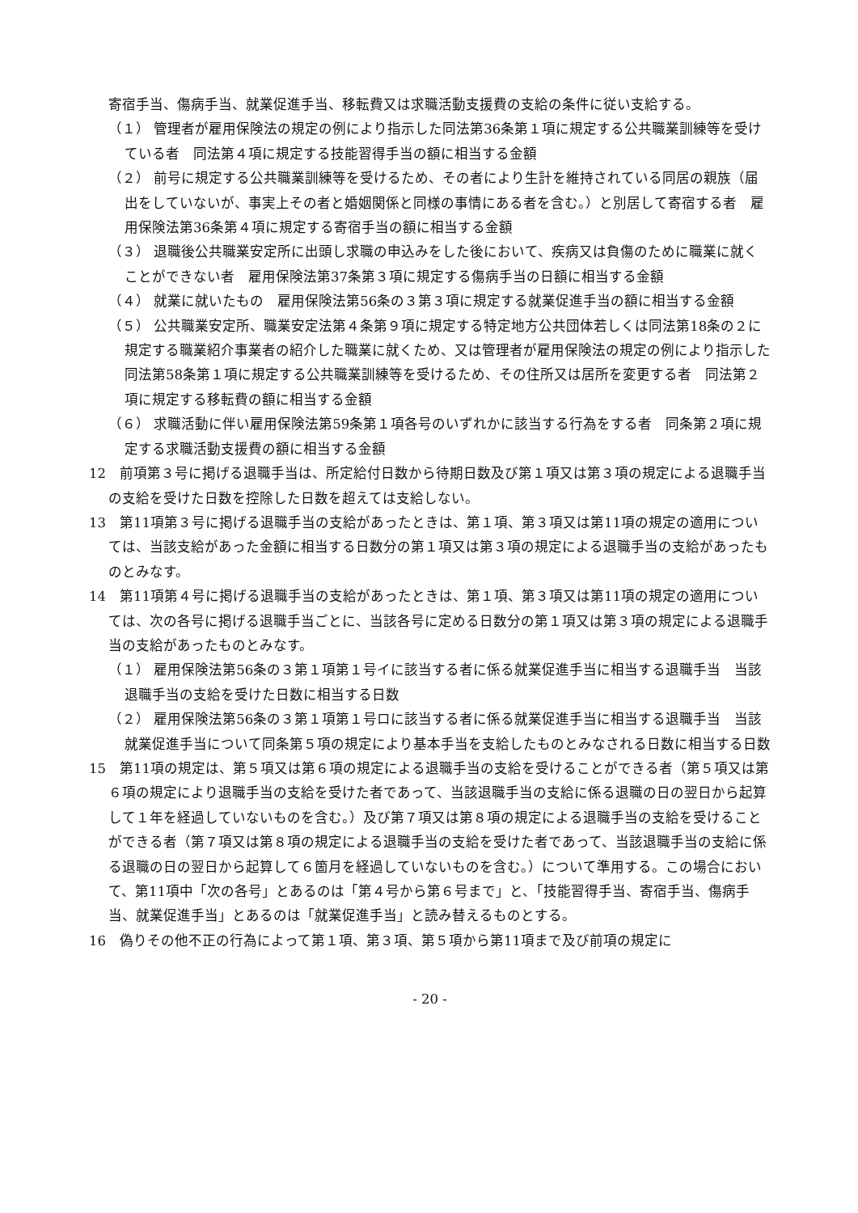寄宿手当、傷病手当、就業促進手当、移転費又は求職活動支援費の支給の条件に従い支給する。
（１） 管理者が雇用保険法の規定の例により指示した同法第36条第１項に規定する公共職業訓練等を受けている者　同法第４項に規定する技能習得手当の額に相当する金額
（２） 前号に規定する公共職業訓練等を受けるため、その者により生計を維持されている同居の親族（届出をしていないが、事実上その者と婚姻関係と同様の事情にある者を含む。）と別居して寄宿する者　雇用保険法第36条第４項に規定する寄宿手当の額に相当する金額
（３） 退職後公共職業安定所に出頭し求職の申込みをした後において、疾病又は負傷のために職業に就くことができない者　雇用保険法第37条第３項に規定する傷病手当の日額に相当する金額
（４） 就業に就いたもの　雇用保険法第56条の３第３項に規定する就業促進手当の額に相当する金額
（５） 公共職業安定所、職業安定法第４条第９項に規定する特定地方公共団体若しくは同法第18条の２に規定する職業紹介事業者の紹介した職業に就くため、又は管理者が雇用保険法の規定の例により指示した同法第58条第１項に規定する公共職業訓練等を受けるため、その住所又は居所を変更する者　同法第２項に規定する移転費の額に相当する金額
（６） 求職活動に伴い雇用保険法第59条第１項各号のいずれかに該当する行為をする者　同条第２項に規定する求職活動支援費の額に相当する金額
12　前項第３号に掲げる退職手当は、所定給付日数から待期日数及び第１項又は第３項の規定による退職手当の支給を受けた日数を控除した日数を超えては支給しない。
13　第11項第３号に掲げる退職手当の支給があったときは、第１項、第３項又は第11項の規定の適用については、当該支給があった金額に相当する日数分の第１項又は第３項の規定による退職手当の支給があったものとみなす。
14　第11項第４号に掲げる退職手当の支給があったときは、第１項、第３項又は第11項の規定の適用については、次の各号に掲げる退職手当ごとに、当該各号に定める日数分の第１項又は第３項の規定による退職手当の支給があったものとみなす。
（１） 雇用保険法第56条の３第１項第１号イに該当する者に係る就業促進手当に相当する退職手当　当該退職手当の支給を受けた日数に相当する日数
（２） 雇用保険法第56条の３第１項第１号ロに該当する者に係る就業促進手当に相当する退職手当　当該就業促進手当について同条第５項の規定により基本手当を支給したものとみなされる日数に相当する日数
15　第11項の規定は、第５項又は第６項の規定による退職手当の支給を受けることができる者（第５項又は第６項の規定により退職手当の支給を受けた者であって、当該退職手当の支給に係る退職の日の翌日から起算して１年を経過していないものを含む。）及び第７項又は第８項の規定による退職手当の支給を受けることができる者（第７項又は第８項の規定による退職手当の支給を受けた者であって、当該退職手当の支給に係る退職の日の翌日から起算して６箇月を経過していないものを含む。）について準用する。この場合において、第11項中「次の各号」とあるのは「第４号から第６号まで」と、「技能習得手当、寄宿手当、傷病手当、就業促進手当」とあるのは「就業促進手当」と読み替えるものとする。
16　偽りその他不正の行為によって第１項、第３項、第５項から第11項まで及び前項の規定に
- 20 -